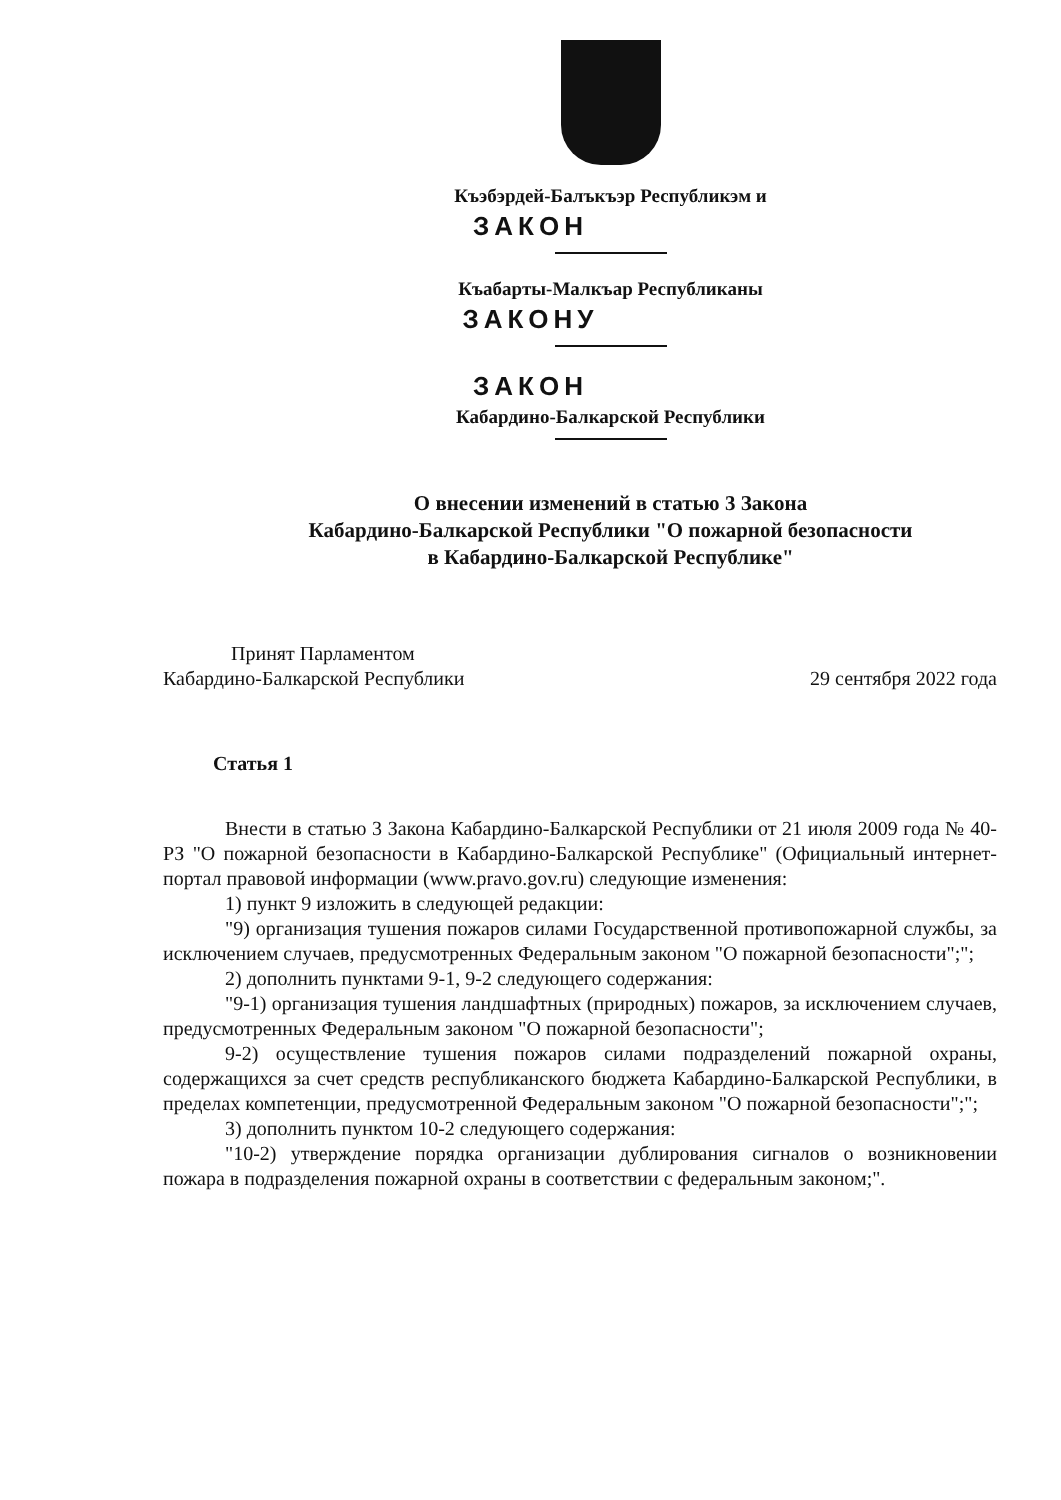Къэбэрдей-Балъкъэр Республикэм и
ЗАКОН
Къабарты-Малкъар Республиканы
ЗАКОНУ
ЗАКОН
Кабардино-Балкарской Республики
О внесении изменений в статью 3 Закона
Кабардино-Балкарской Республики "О пожарной безопасности
в Кабардино-Балкарской Республике"
Принят Парламентом
Кабардино-Балкарской Республики 29 сентября 2022 года
Статья 1
Внести в статью 3 Закона Кабардино-Балкарской Республики от 21 июля 2009 года № 40-РЗ "О пожарной безопасности в Кабардино-Балкарской Республике" (Официальный интернет-портал правовой информации (www.pravo.gov.ru) следующие изменения:
1) пункт 9 изложить в следующей редакции:
"9) организация тушения пожаров силами Государственной противопожарной службы, за исключением случаев, предусмотренных Федеральным законом "О пожарной безопасности";";
2) дополнить пунктами 9-1, 9-2 следующего содержания:
"9-1) организация тушения ландшафтных (природных) пожаров, за исключением случаев, предусмотренных Федеральным законом "О пожарной безопасности";
9-2) осуществление тушения пожаров силами подразделений пожарной охраны, содержащихся за счет средств республиканского бюджета Кабардино-Балкарской Республики, в пределах компетенции, предусмотренной Федеральным законом "О пожарной безопасности";";
3) дополнить пунктом 10-2 следующего содержания:
"10-2) утверждение порядка организации дублирования сигналов о возникновении пожара в подразделения пожарной охраны в соответствии с федеральным законом;".